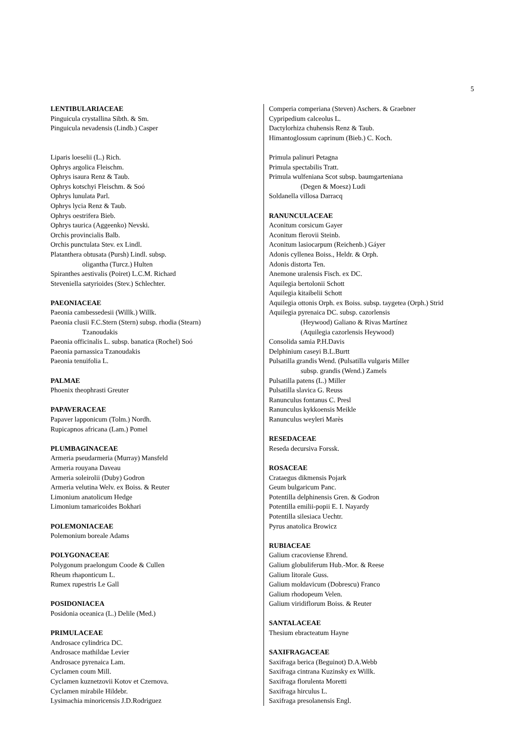5
LENTIBULARIACEAE
Pinguicula crystallina Sibth. & Sm.
Pinguicula nevadensis (Lindb.) Casper
Liparis loeselii (L.) Rich.
Ophrys argolica Fleischm.
Ophrys isaura Renz & Taub.
Ophrys kotschyi Fleischm. & Soó
Ophrys lunulata Parl.
Ophrys lycia Renz & Taub.
Ophrys oestrifera Bieb.
Ophrys taurica (Aggeenko) Nevski.
Orchis provincialis Balb.
Orchis punctulata Stev. ex Lindl.
Platanthera obtusata (Pursh) Lindl. subsp.
oligantha (Turcz.) Hulten
Spiranthes aestivalis (Poiret) L.C.M. Richard
Steveniella satyrioides (Stev.) Schlechter.
PAEONIACEAE
Paeonia cambessedesii (Willk.) Willk.
Paeonia clusii F.C.Stern (Stern) subsp. rhodia (Stearn)
Tzanoudakis
Paeonia officinalis L. subsp. banatica (Rochel) Soó
Paeonia parnassica Tzanoudakis
Paeonia tenuifolia L.
PALMAE
Phoenix theophrasti Greuter
PAPAVERACEAE
Papaver lapponicum (Tolm.) Nordh.
Rupicapnos africana (Lam.) Pomel
PLUMBAGINACEAE
Armeria pseudarmeria (Murray) Mansfeld
Armeria rouyana Daveau
Armeria soleirolii (Duby) Godron
Armeria velutina Welv. ex Boiss. & Reuter
Limonium anatolicum Hedge
Limonium tamaricoides Bokhari
POLEMONIACEAE
Polemonium boreale Adams
POLYGONACEAE
Polygonum praelongum Coode & Cullen
Rheum rhaponticum L.
Rumex rupestris Le Gall
POSIDONIACEA
Posidonia oceanica (L.) Delile (Med.)
PRIMULACEAE
Androsace cylindrica DC.
Androsace mathildae Levier
Androsace pyrenaica Lam.
Cyclamen coum Mill.
Cyclamen kuznetzovii Kotov et Czernova.
Cyclamen mirabile Hildebr.
Lysimachia minoricensis J.D.Rodriguez
Comperia comperiana (Steven) Aschers. & Graebner
Cypripedium calceolus L.
Dactylorhiza chuhensis Renz & Taub.
Himantoglossum caprinum (Bieb.) C. Koch.
Primula palinuri Petagna
Primula spectabilis Tratt.
Primula wulfeniana Scot subsp. baumgarteniana
(Degen & Moesz) Ludi
Soldanella villosa Darracq
RANUNCULACEAE
Aconitum corsicum Gayer
Aconitum flerovii Steinb.
Aconitum lasiocarpum (Reichenb.) Gáyer
Adonis cyllenea Boiss., Heldr. & Orph.
Adonis distorta Ten.
Anemone uralensis Fisch. ex DC.
Aquilegia bertolonii Schott
Aquilegia kitaibelii Schott
Aquilegia ottonis Orph. ex Boiss. subsp. taygetea (Orph.) Strid
Aquilegia pyrenaica DC. subsp. cazorlensis
(Heywood) Galiano & Rivas Martínez
(Aquilegia cazorlensis Heywood)
Consolida samia P.H.Davis
Delphinium caseyi B.L.Burtt
Pulsatilla grandis Wend. (Pulsatilla vulgaris Miller
subsp. grandis (Wend.) Zamels
Pulsatilla patens (L.) Miller
Pulsatilla slavica G. Reuss
Ranunculus fontanus C. Presl
Ranunculus kykkoensis Meikle
Ranunculus weyleri Marès
RESEDACEAE
Reseda decursiva Forssk.
ROSACEAE
Crataegus dikmensis Pojark
Geum bulgaricum Panc.
Potentilla delphinensis Gren. & Godron
Potentilla emilii-popii E. I. Nayardy
Potentilla silesiaca Uechtr.
Pyrus anatolica Browicz
RUBIACEAE
Galium cracoviense Ehrend.
Galium globuliferum Hub.-Mor. & Reese
Galium litorale Guss.
Galium moldavicum (Dobrescu) Franco
Galium rhodopeum Velen.
Galium viridiflorum Boiss. & Reuter
SANTALACEAE
Thesium ebracteatum Hayne
SAXIFRAGACEAE
Saxifraga berica (Beguinot) D.A.Webb
Saxifraga cintrana Kuzinsky ex Willk.
Saxifraga florulenta Moretti
Saxifraga hirculus L.
Saxifraga presolanensis Engl.